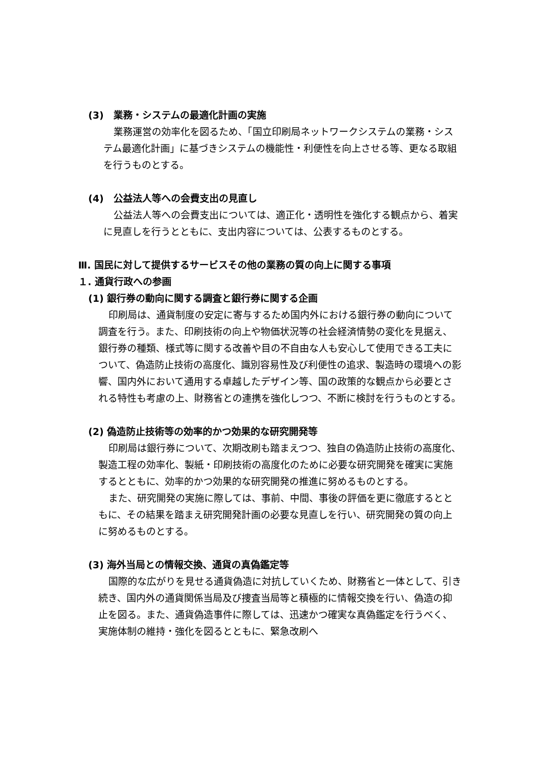(3)　業務・システムの最適化計画の実施
業務運営の効率化を図るため、「国立印刷局ネットワークシステムの業務・システム最適化計画」に基づきシステムの機能性・利便性を向上させる等、更なる取組を行うものとする。
(4)　公益法人等への会費支出の見直し
公益法人等への会費支出については、適正化・透明性を強化する観点から、着実に見直しを行うとともに、支出内容については、公表するものとする。
Ⅲ. 国民に対して提供するサービスその他の業務の質の向上に関する事項
１. 通貨行政への参画
(1) 銀行券の動向に関する調査と銀行券に関する企画
印刷局は、通貨制度の安定に寄与するため国内外における銀行券の動向について調査を行う。また、印刷技術の向上や物価状況等の社会経済情勢の変化を見据え、銀行券の種類、様式等に関する改善や目の不自由な人も安心して使用できる工夫について、偽造防止技術の高度化、識別容易性及び利便性の追求、製造時の環境への影響、国内外において通用する卓越したデザイン等、国の政策的な観点から必要とされる特性も考慮の上、財務省との連携を強化しつつ、不断に検討を行うものとする。
(2) 偽造防止技術等の効率的かつ効果的な研究開発等
印刷局は銀行券について、次期改刷も踏まえつつ、独自の偽造防止技術の高度化、製造工程の効率化、製紙・印刷技術の高度化のために必要な研究開発を確実に実施するとともに、効率的かつ効果的な研究開発の推進に努めるものとする。
また、研究開発の実施に際しては、事前、中間、事後の評価を更に徹底するとともに、その結果を踏まえ研究開発計画の必要な見直しを行い、研究開発の質の向上に努めるものとする。
(3) 海外当局との情報交換、通貨の真偽鑑定等
国際的な広がりを見せる通貨偽造に対抗していくため、財務省と一体として、引き続き、国内外の通貨関係当局及び捜査当局等と積極的に情報交換を行い、偽造の抑止を図る。また、通貨偽造事件に際しては、迅速かつ確実な真偽鑑定を行うべく、実施体制の維持・強化を図るとともに、緊急改刷へ